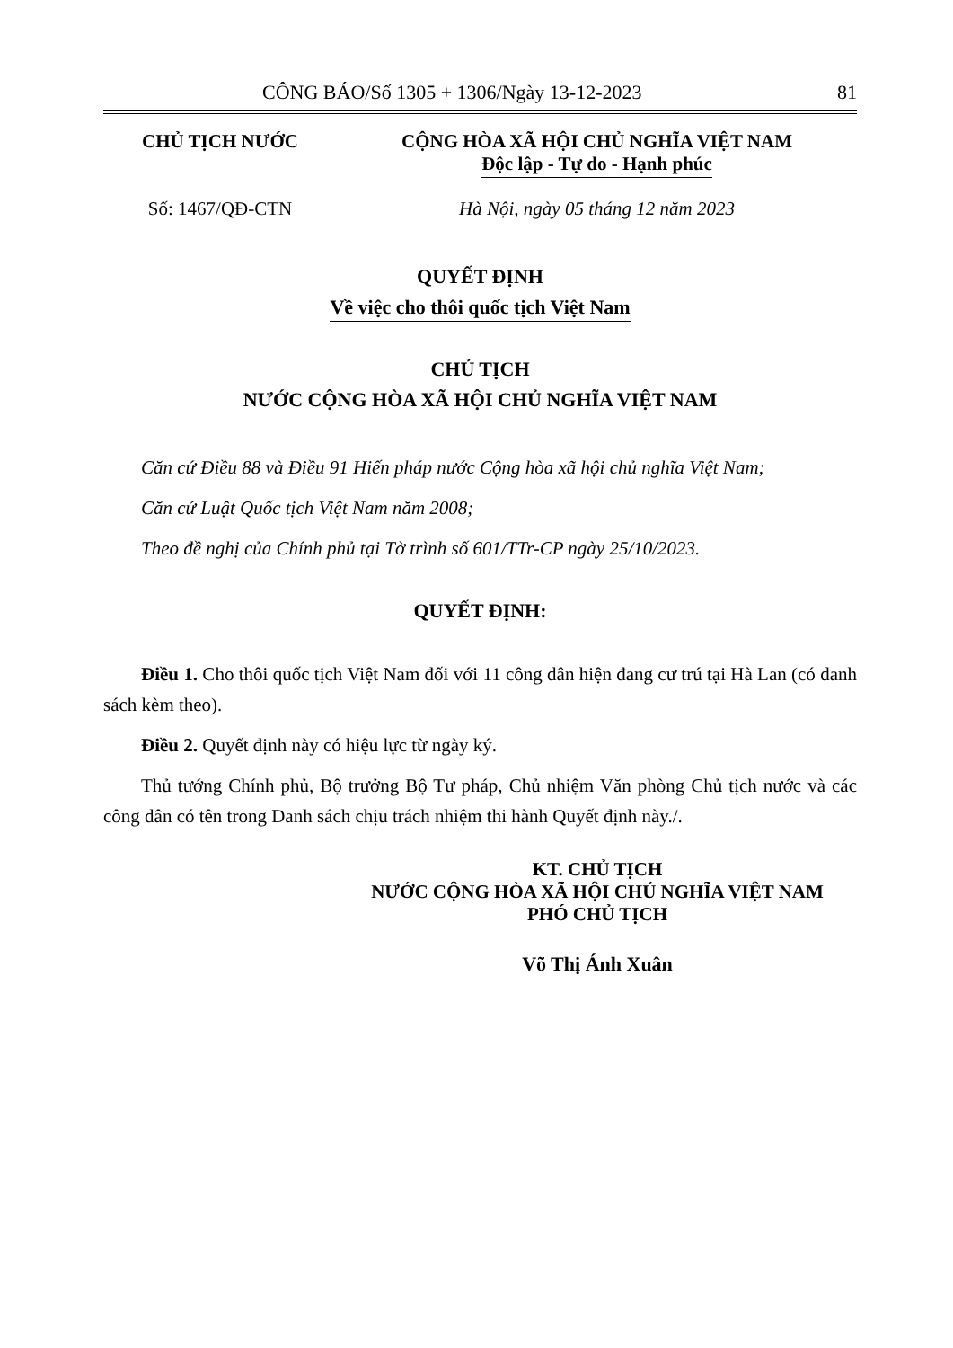CÔNG BÁO/Số 1305 + 1306/Ngày 13-12-2023 81
CHỦ TỊCH NƯỚC CỘNG HÒA XÃ HỘI CHỦ NGHĨA VIỆT NAM
Độc lập - Tự do - Hạnh phúc
Số: 1467/QĐ-CTN Hà Nội, ngày 05 tháng 12 năm 2023
QUYẾT ĐỊNH
Về việc cho thôi quốc tịch Việt Nam
CHỦ TỊCH
NƯỚC CỘNG HÒA XÃ HỘI CHỦ NGHĨA VIỆT NAM
Căn cứ Điều 88 và Điều 91 Hiến pháp nước Cộng hòa xã hội chủ nghĩa Việt Nam;
Căn cứ Luật Quốc tịch Việt Nam năm 2008;
Theo đề nghị của Chính phủ tại Tờ trình số 601/TTr-CP ngày 25/10/2023.
QUYẾT ĐỊNH:
Điều 1. Cho thôi quốc tịch Việt Nam đối với 11 công dân hiện đang cư trú tại Hà Lan (có danh sách kèm theo).
Điều 2. Quyết định này có hiệu lực từ ngày ký.
Thủ tướng Chính phủ, Bộ trưởng Bộ Tư pháp, Chủ nhiệm Văn phòng Chủ tịch nước và các công dân có tên trong Danh sách chịu trách nhiệm thi hành Quyết định này./.
KT. CHỦ TỊCH
NƯỚC CỘNG HÒA XÃ HỘI CHỦ NGHĨA VIỆT NAM
PHÓ CHỦ TỊCH
Võ Thị Ánh Xuân